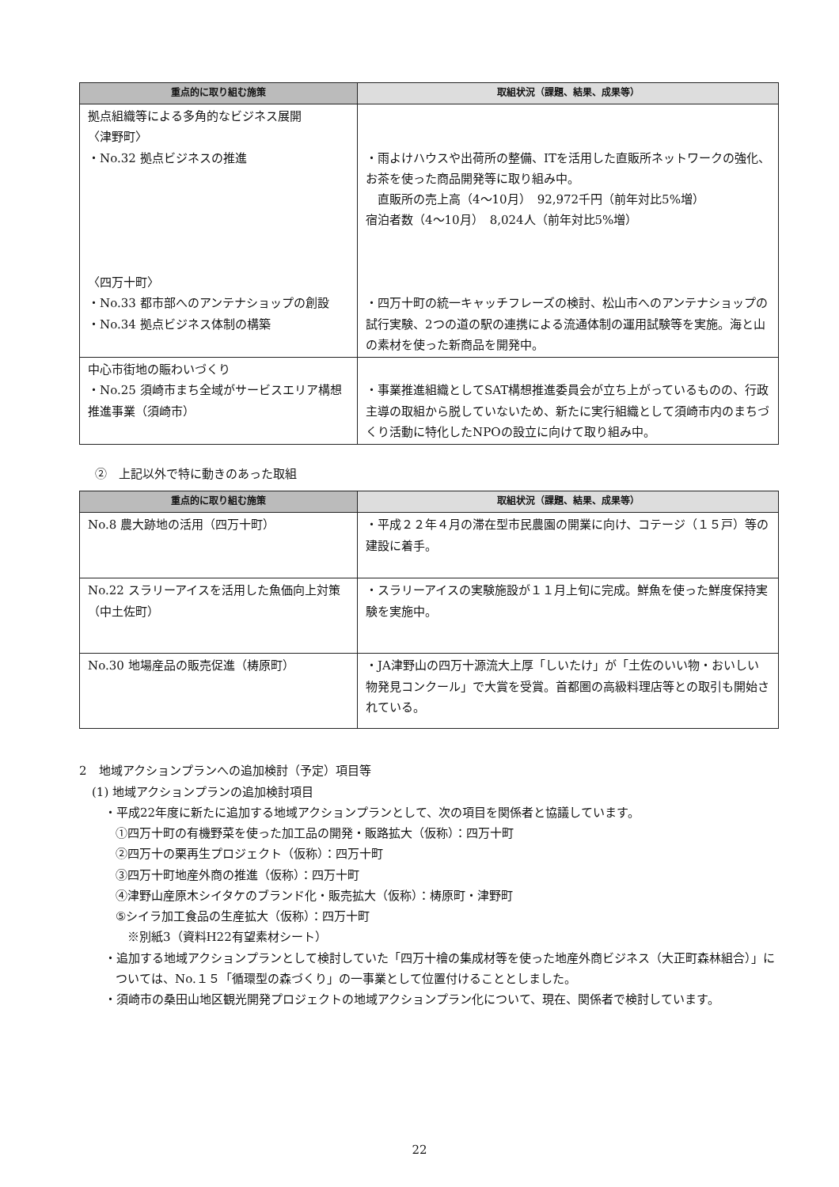| 重点的に取り組む施策 | 取組状況（課題、結果、成果等） |
| --- | --- |
| 拠点組織等による多角的なビジネス展開 〈津野町〉 ・No.32 拠点ビジネスの推進 〈四万十町〉 ・No.33 都市部へのアンテナショップの創設 ・No.34 拠点ビジネス体制の構築 | ・雨よけハウスや出荷所の整備、ITを活用した直販所ネットワークの強化、お茶を使った商品開発等に取り組み中。 直販所の売上高（4～10月） 92,972千円（前年対比5%増） 宿泊者数（4～10月） 8,024人（前年対比5%増） ・四万十町の統一キャッチフレーズの検討、松山市へのアンテナショップの試行実験、2つの道の駅の連携による流通体制の運用試験等を実施。海と山の素材を使った新商品を開発中。 |
| 中心市街地の賑わいづくり ・No.25 須崎市まち全域がサービスエリア構想推進事業（須崎市） | ・事業推進組織としてSAT構想推進委員会が立ち上がっているものの、行政主導の取組から脱していないため、新たに実行組織として須崎市内のまちづくり活動に特化したNPOの設立に向けて取り組み中。 |
②　上記以外で特に動きのあった取組
| 重点的に取り組む施策 | 取組状況（課題、結果、成果等） |
| --- | --- |
| No.8 農大跡地の活用（四万十町） | ・平成２２年４月の滞在型市民農園の開業に向け、コテージ（１５戸）等の建設に着手。 |
| No.22 スラリーアイスを活用した魚価向上対策（中土佐町） | ・スラリーアイスの実験施設が１１月上旬に完成。鮮魚を使った鮮度保持実験を実施中。 |
| No.30 地場産品の販売促進（梼原町） | ・JA津野山の四万十源流大上厚「しいたけ」が「土佐のいい物・おいしい物発見コンクール」で大賞を受賞。首都圏の高級料理店等との取引も開始されている。 |
2　地域アクションプランへの追加検討（予定）項目等
(1) 地域アクションプランの追加検討項目
・平成22年度に新たに追加する地域アクションプランとして、次の項目を関係者と協議しています。
①四万十町の有機野菜を使った加工品の開発・販路拡大（仮称）：四万十町
②四万十の栗再生プロジェクト（仮称）：四万十町
③四万十町地産外商の推進（仮称）：四万十町
④津野山産原木シイタケのブランド化・販売拡大（仮称）：梼原町・津野町
⑤シイラ加工食品の生産拡大（仮称）：四万十町
　※別紙3（資料H22有望素材シート）
・追加する地域アクションプランとして検討していた「四万十檜の集成材等を使った地産外商ビジネス（大正町森林組合）」については、No.１５「循環型の森づくり」の一事業として位置付けることとしました。
・須崎市の桑田山地区観光開発プロジェクトの地域アクションプラン化について、現在、関係者で検討しています。
22